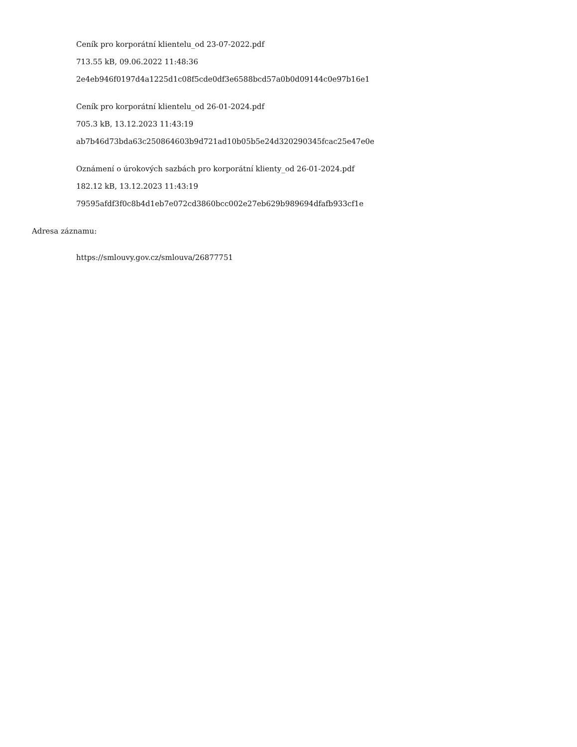Ceník pro korporátní klientelu_od 23-07-2022.pdf
713.55 kB, 09.06.2022 11:48:36
2e4eb946f0197d4a1225d1c08f5cde0df3e6588bcd57a0b0d09144c0e97b16e1
Ceník pro korporátní klientelu_od 26-01-2024.pdf
705.3 kB, 13.12.2023 11:43:19
ab7b46d73bda63c250864603b9d721ad10b05b5e24d320290345fcac25e47e0e
Oznámení o úrokových sazbách pro korporátní klienty_od 26-01-2024.pdf
182.12 kB, 13.12.2023 11:43:19
79595afdf3f0c8b4d1eb7e072cd3860bcc002e27eb629b989694dfafb933cf1e
Adresa záznamu:
https://smlouvy.gov.cz/smlouva/26877751